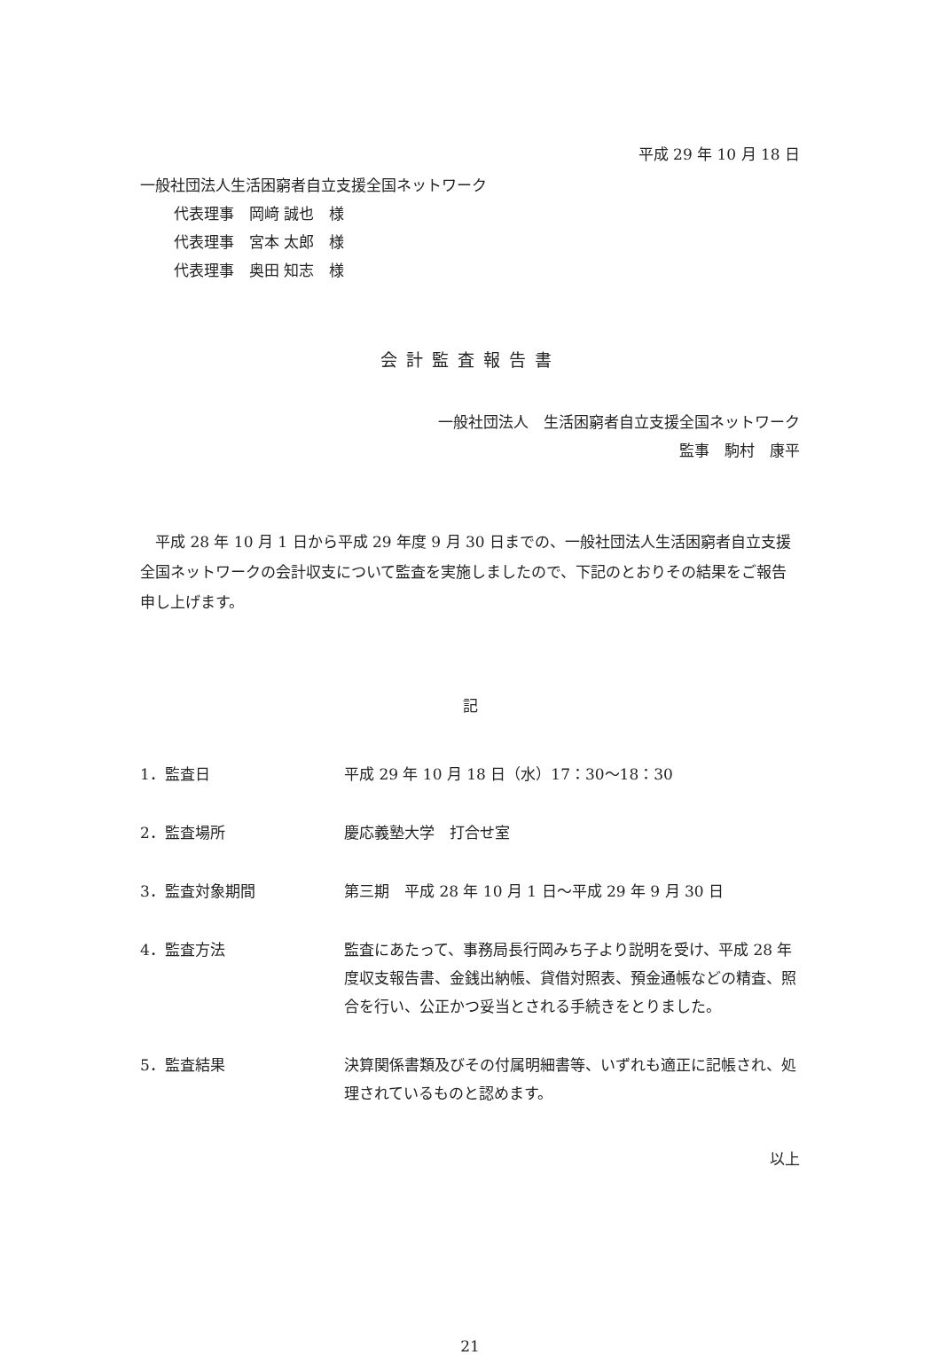平成 29 年 10 月 18 日
一般社団法人生活困窮者自立支援全国ネットワーク
代表理事　岡﨑 誠也　様
代表理事　宮本 太郎　様
代表理事　奥田 知志　様
会計監査報告書
一般社団法人　生活困窮者自立支援全国ネットワーク
監事　駒村　康平
平成 28 年 10 月 1 日から平成 29 年度 9 月 30 日までの、一般社団法人生活困窮者自立支援全国ネットワークの会計収支について監査を実施しましたので、下記のとおりその結果をご報告申し上げます。
記
| 1．監査日 | 平成 29 年 10 月 18 日（水）17：30〜18：30 |
| 2．監査場所 | 慶応義塾大学 打合せ室 |
| 3．監査対象期間 | 第三期 平成 28 年 10 月 1 日〜平成 29 年 9 月 30 日 |
| 4．監査方法 | 監査にあたって、事務局長行岡みち子より説明を受け、平成 28 年度収支報告書、金銭出納帳、貸借対照表、預金通帳などの精査、照合を行い、公正かつ妥当とされる手続きをとりました。 |
| 5．監査結果 | 決算関係書類及びその付属明細書等、いずれも適正に記帳され、処理されているものと認めます。 |
以上
21